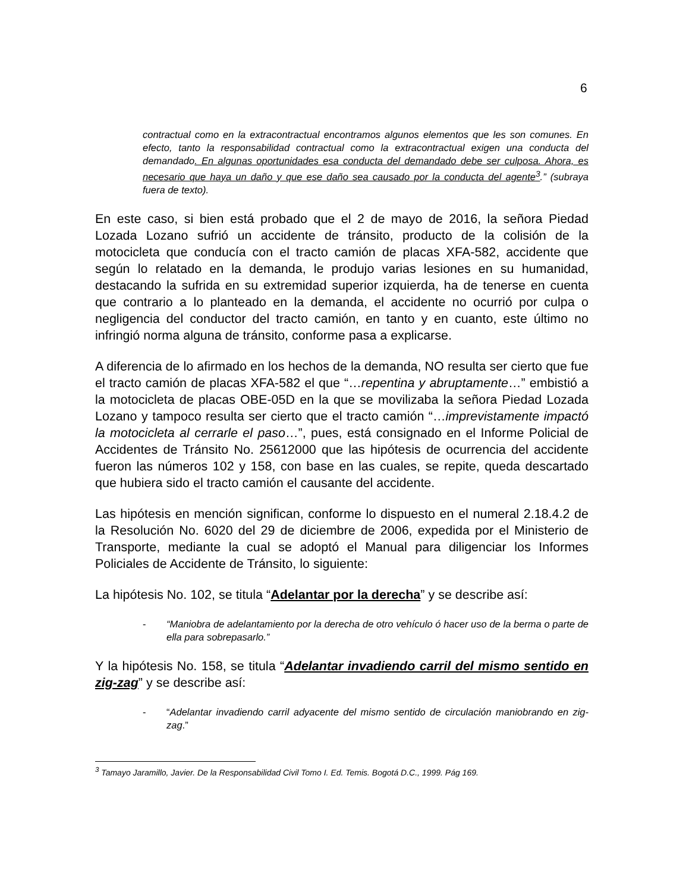6
contractual como en la extracontractual encontramos algunos elementos que les son comunes. En efecto, tanto la responsabilidad contractual como la extracontractual exigen una conducta del demandado. En algunas oportunidades esa conducta del demandado debe ser culposa. Ahora, es necesario que haya un daño y que ese daño sea causado por la conducta del agente<sup>3</sup>.” (subraya fuera de texto).
En este caso, si bien está probado que el 2 de mayo de 2016, la señora Piedad Lozada Lozano sufrió un accidente de tránsito, producto de la colisión de la motocicleta que conducía con el tracto camión de placas XFA-582, accidente que según lo relatado en la demanda, le produjo varias lesiones en su humanidad, destacando la sufrida en su extremidad superior izquierda, ha de tenerse en cuenta que contrario a lo planteado en la demanda, el accidente no ocurrió por culpa o negligencia del conductor del tracto camión, en tanto y en cuanto, este último no infringió norma alguna de tránsito, conforme pasa a explicarse.
A diferencia de lo afirmado en los hechos de la demanda, NO resulta ser cierto que fue el tracto camión de placas XFA-582 el que “…repentina y abruptamente…” embistió a la motocicleta de placas OBE-05D en la que se movilizaba la señora Piedad Lozada Lozano y tampoco resulta ser cierto que el tracto camión “…imprevistamente impactó la motocicleta al cerrarle el paso…”, pues, está consignado en el Informe Policial de Accidentes de Tránsito No. 25612000 que las hipótesis de ocurrencia del accidente fueron las números 102 y 158, con base en las cuales, se repite, queda descartado que hubiera sido el tracto camión el causante del accidente.
Las hipótesis en mención significan, conforme lo dispuesto en el numeral 2.18.4.2 de la Resolución No. 6020 del 29 de diciembre de 2006, expedida por el Ministerio de Transporte, mediante la cual se adoptó el Manual para diligenciar los Informes Policiales de Accidente de Tránsito, lo siguiente:
La hipótesis No. 102, se titula “Adelantar por la derecha” y se describe así:
- “Maniobra de adelantamiento por la derecha de otro vehículo ó hacer uso de la berma o parte de ella para sobrepasarlo.”
Y la hipótesis No. 158, se titula “Adelantar invadiendo carril del mismo sentido en zig-zag” y se describe así:
- “Adelantar invadiendo carril adyacente del mismo sentido de circulación maniobrando en zig-zag.”
<sup>3</sup> Tamayo Jaramillo, Javier. De la Responsabilidad Civil Tomo I. Ed. Temis. Bogotá D.C., 1999. Pág 169.